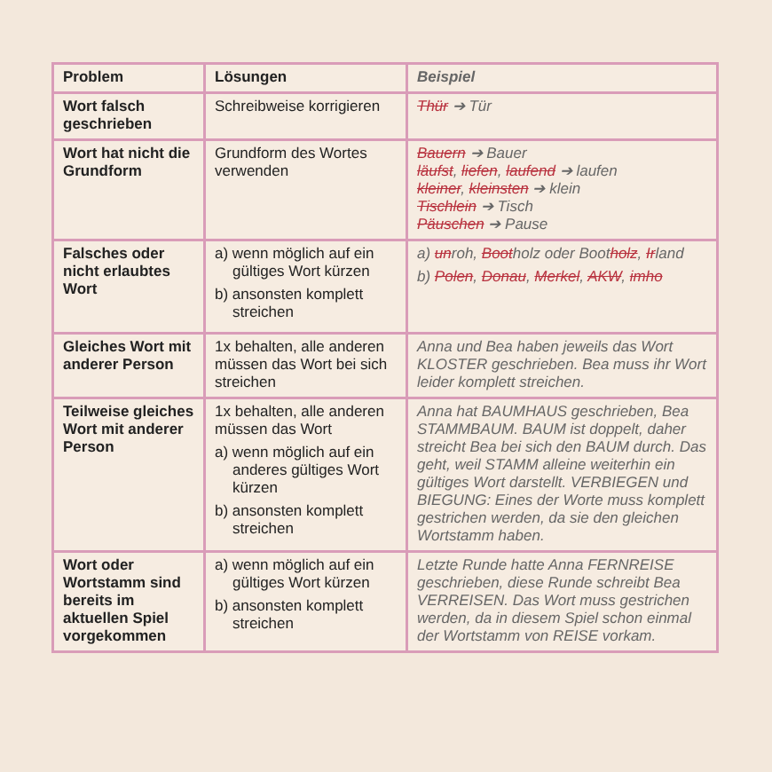| Problem | Lösungen | Beispiel |
| --- | --- | --- |
| Wort falsch geschrieben | Schreibweise korrigieren | Thür ➔ Tür |
| Wort hat nicht die Grundform | Grundform des Wortes verwenden | Bauern ➔ Bauer läufst , liefen , laufend ➔ laufen kleiner , kleinsten ➔ klein Tischlein ➔ Tisch Päuschen ➔ Pause |
| Falsches oder nicht erlaubtes Wort | a) wenn möglich auf ein gültiges Wort kürzen b) ansonsten komplett streichen | a) un roh, Boot holz oder Boot holz , Ir land b) Polen , Donau , Merkel , AKW , imho |
| Gleiches Wort mit anderer Person | 1x behalten, alle anderen müssen das Wort bei sich streichen | Anna und Bea haben jeweils das Wort KLOSTER geschrieben. Bea muss ihr Wort leider komplett streichen. |
| Teilweise gleiches Wort mit anderer Person | 1x behalten, alle anderen müssen das Wort a) wenn möglich auf ein anderes gültiges Wort kürzen b) ansonsten komplett streichen | Anna hat BAUMHAUS geschrieben, Bea STAMMBAUM. BAUM ist doppelt, daher streicht Bea bei sich den BAUM durch. Das geht, weil STAMM alleine weiterhin ein gültiges Wort darstellt. VERBIEGEN und BIEGUNG: Eines der Worte muss komplett gestrichen werden, da sie den gleichen Wortstamm haben. |
| Wort oder Wortstamm sind bereits im aktuellen Spiel vorgekommen | a) wenn möglich auf ein gültiges Wort kürzen b) ansonsten komplett streichen | Letzte Runde hatte Anna FERNREISE geschrieben, diese Runde schreibt Bea VERREISEN. Das Wort muss gestrichen werden, da in diesem Spiel schon einmal der Wortstamm von REISE vorkam. |